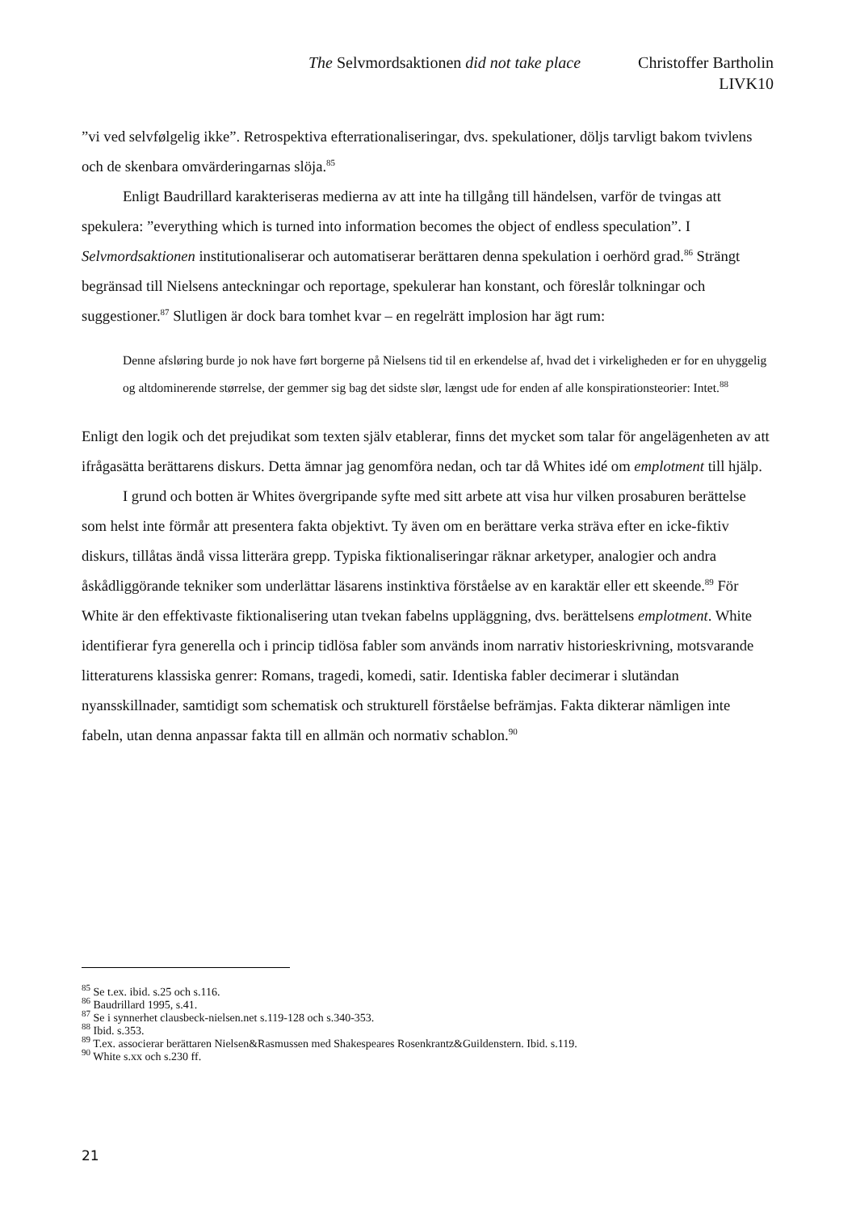The Selvmordsaktionen did not take place Christoffer Bartholin
LIVK10
”vi ved selvfølgelig ikke”. Retrospektiva efterrationaliseringar, dvs. spekulationer, döljs tarvligt bakom tvivlens och de skenbara omvärderingarnas slöja.<sup>85</sup>
Enligt Baudrillard karakteriseras medierna av att inte ha tillgång till händelsen, varför de tvingas att spekulera: ”everything which is turned into information becomes the object of endless speculation”. I Selvmordsaktionen institutionaliserar och automatiserar berättaren denna spekulation i oerhörd grad.<sup>86</sup> Strängt begränsad till Nielsens anteckningar och reportage, spekulerar han konstant, och föreslår tolkningar och suggestioner.<sup>87</sup> Slutligen är dock bara tomhet kvar – en regelrätt implosion har ägt rum:
Denne afsløring burde jo nok have ført borgerne på Nielsens tid til en erkendelse af, hvad det i virkeligheden er for en uhyggelig og altdominerende størrelse, der gemmer sig bag det sidste slør, længst ude for enden af alle konspirationsteorier: Intet.<sup>88</sup>
Enligt den logik och det prejudikat som texten själv etablerar, finns det mycket som talar för angelägenheten av att ifrågasätta berättarens diskurs. Detta ämnar jag genomföra nedan, och tar då Whites idé om emplotment till hjälp.
I grund och botten är Whites övergripande syfte med sitt arbete att visa hur vilken prosaburen berättelse som helst inte förmår att presentera fakta objektivt. Ty även om en berättare verka sträva efter en icke-fiktiv diskurs, tillåtas ändå vissa litterära grepp. Typiska fiktionaliseringar räknar arketyper, analogier och andra åskådliggörande tekniker som underlättar läsarens instinktiva förståelse av en karaktär eller ett skeende.<sup>89</sup> För White är den effektivaste fiktionalisering utan tvekan fabelns uppläggning, dvs. berättelsens emplotment. White identifierar fyra generella och i princip tidlösa fabler som används inom narrativ historieskrivning, motsvarande litteraturens klassiska genrer: Romans, tragedi, komedi, satir. Identiska fabler decimerar i slutändan nyansskillnader, samtidigt som schematisk och strukturell förståelse befrämjas. Fakta dikterar nämligen inte fabeln, utan denna anpassar fakta till en allmän och normativ schablon.<sup>90</sup>
<sup>85</sup> Se t.ex. ibid. s.25 och s.116.
<sup>86</sup> Baudrillard 1995, s.41.
<sup>87</sup> Se i synnerhet clausbeck-nielsen.net s.119-128 och s.340-353.
<sup>88</sup> Ibid. s.353.
<sup>89</sup> T.ex. associerar berättaren Nielsen&Rasmussen med Shakespeares Rosenkrantz&Guildenstern. Ibid. s.119.
<sup>90</sup> White s.xx och s.230 ff.
21